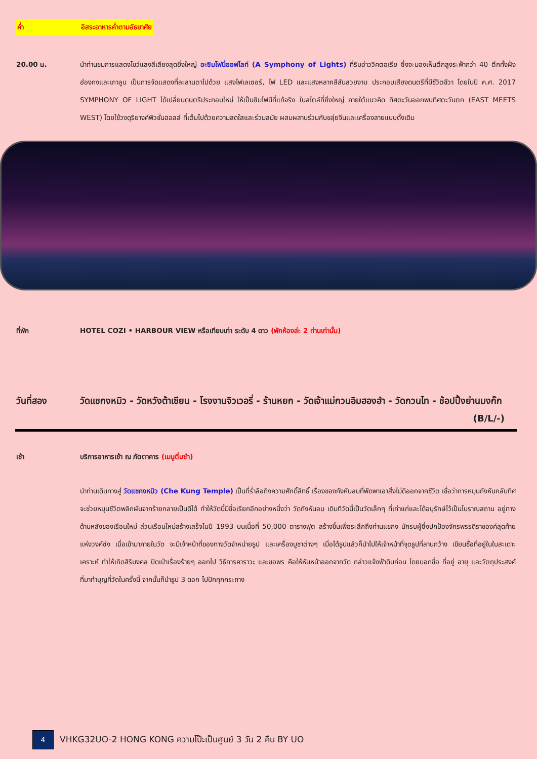ค่ำ อิสระอาหารค่ำตามอัธยาศัย
20.00 น. นำท่านชมการแสดงโชว์แสงสีเสียงสุดยิ่งใหญ่ อะซิมโฟนี่ออฟไลท์ (A Symphony of Lights) ที่ริมอ่าววิคตอเรีย ซึ่งจะมองเห็นตึกสูงระฟ้ากว่า 40 ตึกทั้งฝั่งฮ่องกงและเกาลูน เป็นการจัดแสดงที่ละลานตาไปด้วย แสงไฟเลเซอร์, ไฟ LED และแสงหลากสีสันสวยงาม ประกอบเสียงดนตรีที่มีชีวิตชีวา โดยในปี ค.ศ. 2017 SYMPHONY OF LIGHT ได้เปลี่ยนดนตรีประกอบใหม่ ให้เป็นซิมโฟนีที่แท้จริง ในสไตล์ที่ยิ่งใหญ่ ภายใต้แนวคิด ทิศตะวันออกพบทิศตะวันตก (EAST MEETS WEST) โดยใช้วงดุริยางค์ฟิวชั่นฮอลล์ ที่เต็มไปด้วยความสดใสและร่วมสมัย ผสมผสานร่วมกับขลุ่ยจีนและเครื่องสายแบบดั้งเดิม
ที่พัก HOTEL COZI • HARBOUR VIEW หรือเทียบเท่า ระดับ 4 ดาว (พักห้องล่ะ 2 ท่านเท่านั้น)
วันที่สอง วัดแชกงหมิว - วัดหวังต้าเซียน - โรงงานจิวเวอรี่ - ร้านหยก - วัดเจ้าแม่กวนอิมฮองฮำ - วัดกวนไท - ช้อปปิ้งย่านมงก๊ก (B/L/-)
เช้า บริการอาหารเช้า ณ ภัตตาคาร (เมนูติ่มซำ)
นำท่านเดินทางสู่ วัดแชกงหมิว (Che Kung Temple) เป็นที่ร่ำลือถึงความศักดิ์สิทธิ์ เรื่องของกังหันลมที่พัดพาเอาสิ่งไม่ดีออกจากชีวิต เชื่อว่าการหมุนกังหันกลับทิศ จะช่วยหมุนชีวิตพลิกผันจากร้ายกลายเป็นดีได้ ทำให้วัดนี้มีชื่อเรียกอีกอย่างหนึ่งว่า วัดกังหันลม เดิมทีวัดนี้เป็นวัดเล็กๆ ที่เก่าแก่และได้อนุรักษ์ไว้เป็นโบราณสถาน อยู่ทางด้านหลังของเรือนใหม่ ส่วนเรือนใหม่สร้างเสร็จในปี 1993 บนเนื้อที่ 50,000 ตารางฟุต สร้างขึ้นเพื่อระลึกถึงท่านแชกง นักรบผู้ซึ่งปกป้องจักรพรรดิราชองค์สุดท้ายแห่งวงค์ซ่ง เมื่อเข้ามาภายในวัด จะมีเจ้าหน้าที่ของทางวัดจำหน่ายธูป และเครื่องบูชาต่างๆ เมื่อได้ธูปแล้วก็นำไปให้เจ้าหน้าที่จุดธูปที่ลานกว้าง เขียนชื่อที่อยู่ในใบสะเดาะเคราะห์ ทำให้เกิดสิริมงคล ปัดเป่าเรื่องร้ายๆ ออกไป วิธีการคาราวะ และขอพร คือให้หันหน้าออกจากวัด กล่าวแจ้งฟ้าดินก่อน โดยบอกชื่อ ที่อยู่ อายุ และวัตถุประสงค์ที่มาทำบุญที่วัดในครั้งนี้ จากนั้นก็นำธูป 3 ดอก ไปปักทุกกระถาง
4
VHKG32UO-2 HONG KONG ความโป๊ะเป็นศูนย์ 3 วัน 2 คืน BY UO